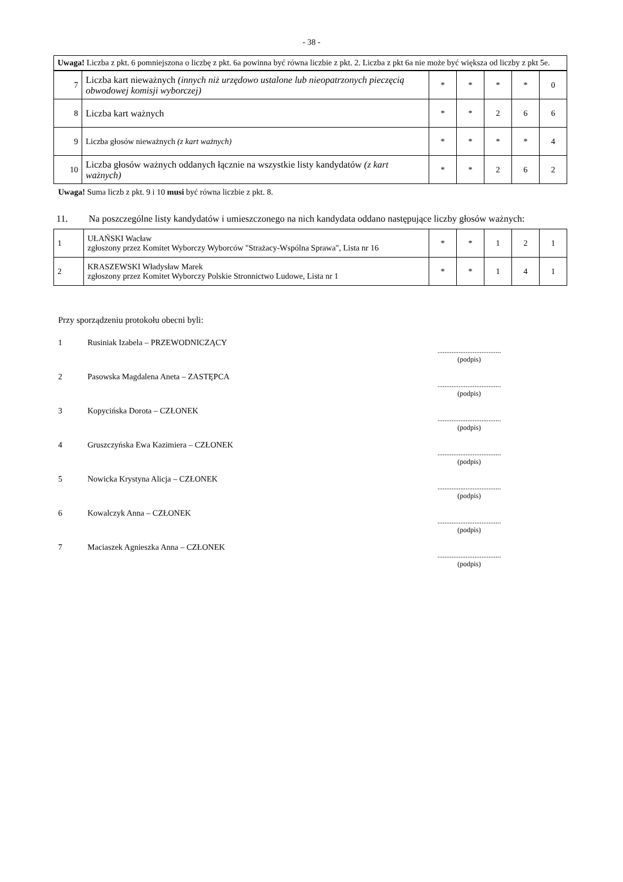- 38 -
Uwaga! Liczba z pkt. 6 pomniejszona o liczbę z pkt. 6a powinna być równa liczbie z pkt. 2. Liczba z pkt 6a nie może być większa od liczby z pkt 5e.
| 7 | Liczba kart nieważnych (innych niż urzędowo ustalone lub nieopatrzonych pieczęcią obwodowej komisji wyborczej) | * | * | * | * | 0 |
| 8 | Liczba kart ważnych | * | * | 2 | 6 | 6 |
| 9 | Liczba głosów nieważnych (z kart ważnych) | * | * | * | * | 4 |
| 10 | Liczba głosów ważnych oddanych łącznie na wszystkie listy kandydatów (z kart ważnych) | * | * | 2 | 6 | 2 |
Uwaga! Suma liczb z pkt. 9 i 10 musi być równa liczbie z pkt. 8.
11. Na poszczególne listy kandydatów i umieszczonego na nich kandydata oddano następujące liczby głosów ważnych:
| 1 | UŁAŃSKI Wacław zgłoszony przez Komitet Wyborczy Wyborców "Strażacy-Wspólna Sprawa", Lista nr 16 | * | * | 1 | 2 | 1 |
| 2 | KRASZEWSKI Władysław Marek zgłoszony przez Komitet Wyborczy Polskie Stronnictwo Ludowe, Lista nr 1 | * | * | 1 | 4 | 1 |
Przy sporządzeniu protokołu obecni byli:
1 Rusiniak Izabela – PRZEWODNICZĄCY....................................
(podpis)
2 Pasowska Magdalena Aneta – ZASTĘPCA....................................
(podpis)
3 Kopycińska Dorota – CZŁONEK....................................
(podpis)
4 Gruszczyńska Ewa Kazimiera – CZŁONEK....................................
(podpis)
5 Nowicka Krystyna Alicja – CZŁONEK....................................
(podpis)
6 Kowalczyk Anna – CZŁONEK....................................
(podpis)
7 Maciaszek Agnieszka Anna – CZŁONEK....................................
(podpis)